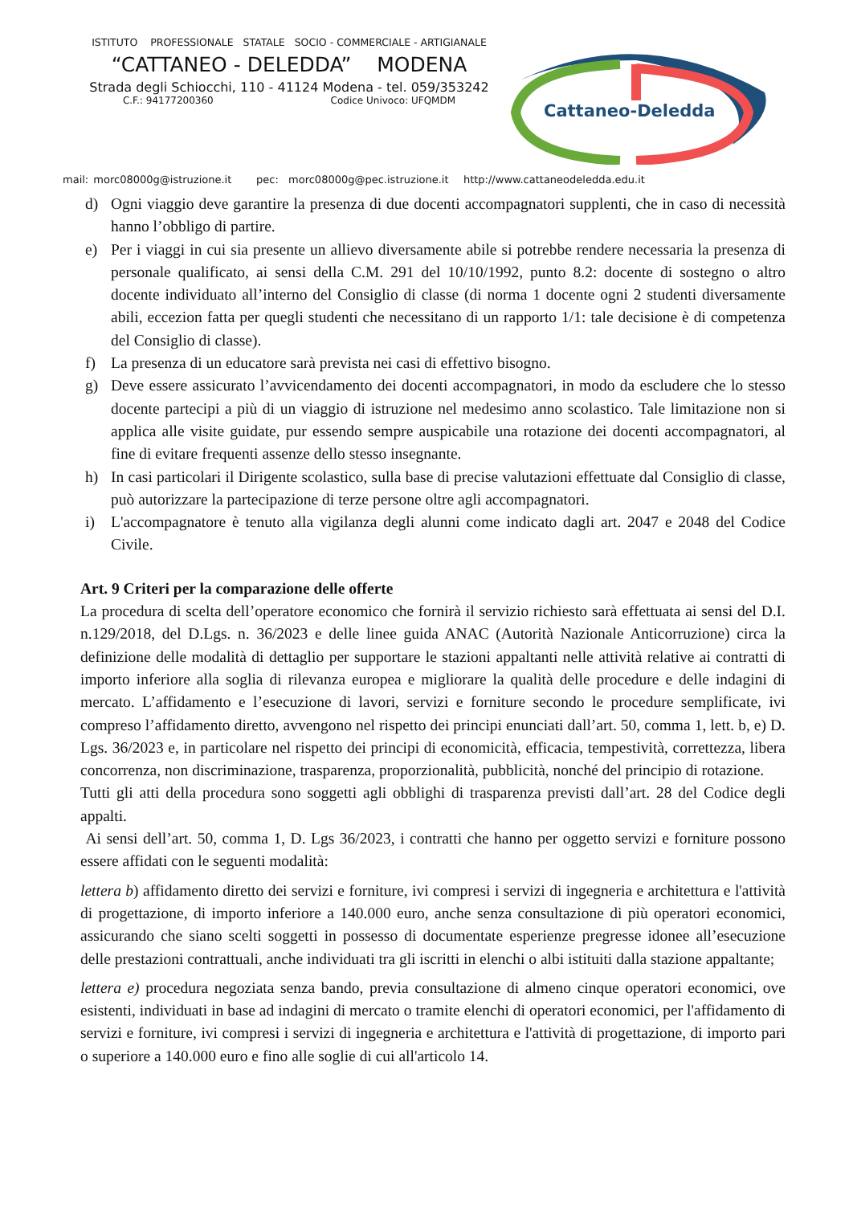ISTITUTO PROFESSIONALE STATALE SOCIO - COMMERCIALE - ARTIGIANALE
“CATTANEO - DELEDDA” MODENA
Strada degli Schiocchi, 110 - 41124 Modena - tel. 059/353242
C.F.: 94177200360 Codice Univoco: UFQMDM
Cattaneo-Deledda
mail: morc08000g@istruzione.it pec: morc08000g@pec.istruzione.it http://www.cattaneodeledda.edu.it
d) Ogni viaggio deve garantire la presenza di due docenti accompagnatori supplenti, che in caso di necessità hanno l’obbligo di partire.
e) Per i viaggi in cui sia presente un allievo diversamente abile si potrebbe rendere necessaria la presenza di personale qualificato, ai sensi della C.M. 291 del 10/10/1992, punto 8.2: docente di sostegno o altro docente individuato all’interno del Consiglio di classe (di norma 1 docente ogni 2 studenti diversamente abili, eccezion fatta per quegli studenti che necessitano di un rapporto 1/1: tale decisione è di competenza del Consiglio di classe).
f) La presenza di un educatore sarà prevista nei casi di effettivo bisogno.
g) Deve essere assicurato l’avvicendamento dei docenti accompagnatori, in modo da escludere che lo stesso docente partecipi a più di un viaggio di istruzione nel medesimo anno scolastico. Tale limitazione non si applica alle visite guidate, pur essendo sempre auspicabile una rotazione dei docenti accompagnatori, al fine di evitare frequenti assenze dello stesso insegnante.
h) In casi particolari il Dirigente scolastico, sulla base di precise valutazioni effettuate dal Consiglio di classe, può autorizzare la partecipazione di terze persone oltre agli accompagnatori.
i) L'accompagnatore è tenuto alla vigilanza degli alunni come indicato dagli art. 2047 e 2048 del Codice Civile.
Art. 9 Criteri per la comparazione delle offerte
La procedura di scelta dell’operatore economico che fornirà il servizio richiesto sarà effettuata ai sensi del D.I. n.129/2018, del D.Lgs. n. 36/2023 e delle linee guida ANAC (Autorità Nazionale Anticorruzione) circa la definizione delle modalità di dettaglio per supportare le stazioni appaltanti nelle attività relative ai contratti di importo inferiore alla soglia di rilevanza europea e migliorare la qualità delle procedure e delle indagini di mercato. L’affidamento e l’esecuzione di lavori, servizi e forniture secondo le procedure semplificate, ivi compreso l’affidamento diretto, avvengono nel rispetto dei principi enunciati dall’art. 50, comma 1, lett. b, e) D. Lgs. 36/2023 e, in particolare nel rispetto dei principi di economicità, efficacia, tempestività, correttezza, libera concorrenza, non discriminazione, trasparenza, proporzionalità, pubblicità, nonché del principio di rotazione.
Tutti gli atti della procedura sono soggetti agli obblighi di trasparenza previsti dall’art. 28 del Codice degli appalti.
Ai sensi dell’art. 50, comma 1, D. Lgs 36/2023, i contratti che hanno per oggetto servizi e forniture possono essere affidati con le seguenti modalità:
lettera b) affidamento diretto dei servizi e forniture, ivi compresi i servizi di ingegneria e architettura e l'attività di progettazione, di importo inferiore a 140.000 euro, anche senza consultazione di più operatori economici, assicurando che siano scelti soggetti in possesso di documentate esperienze pregresse idonee all’esecuzione delle prestazioni contrattuali, anche individuati tra gli iscritti in elenchi o albi istituiti dalla stazione appaltante;
lettera e) procedura negoziata senza bando, previa consultazione di almeno cinque operatori economici, ove esistenti, individuati in base ad indagini di mercato o tramite elenchi di operatori economici, per l'affidamento di servizi e forniture, ivi compresi i servizi di ingegneria e architettura e l'attività di progettazione, di importo pari o superiore a 140.000 euro e fino alle soglie di cui all'articolo 14.